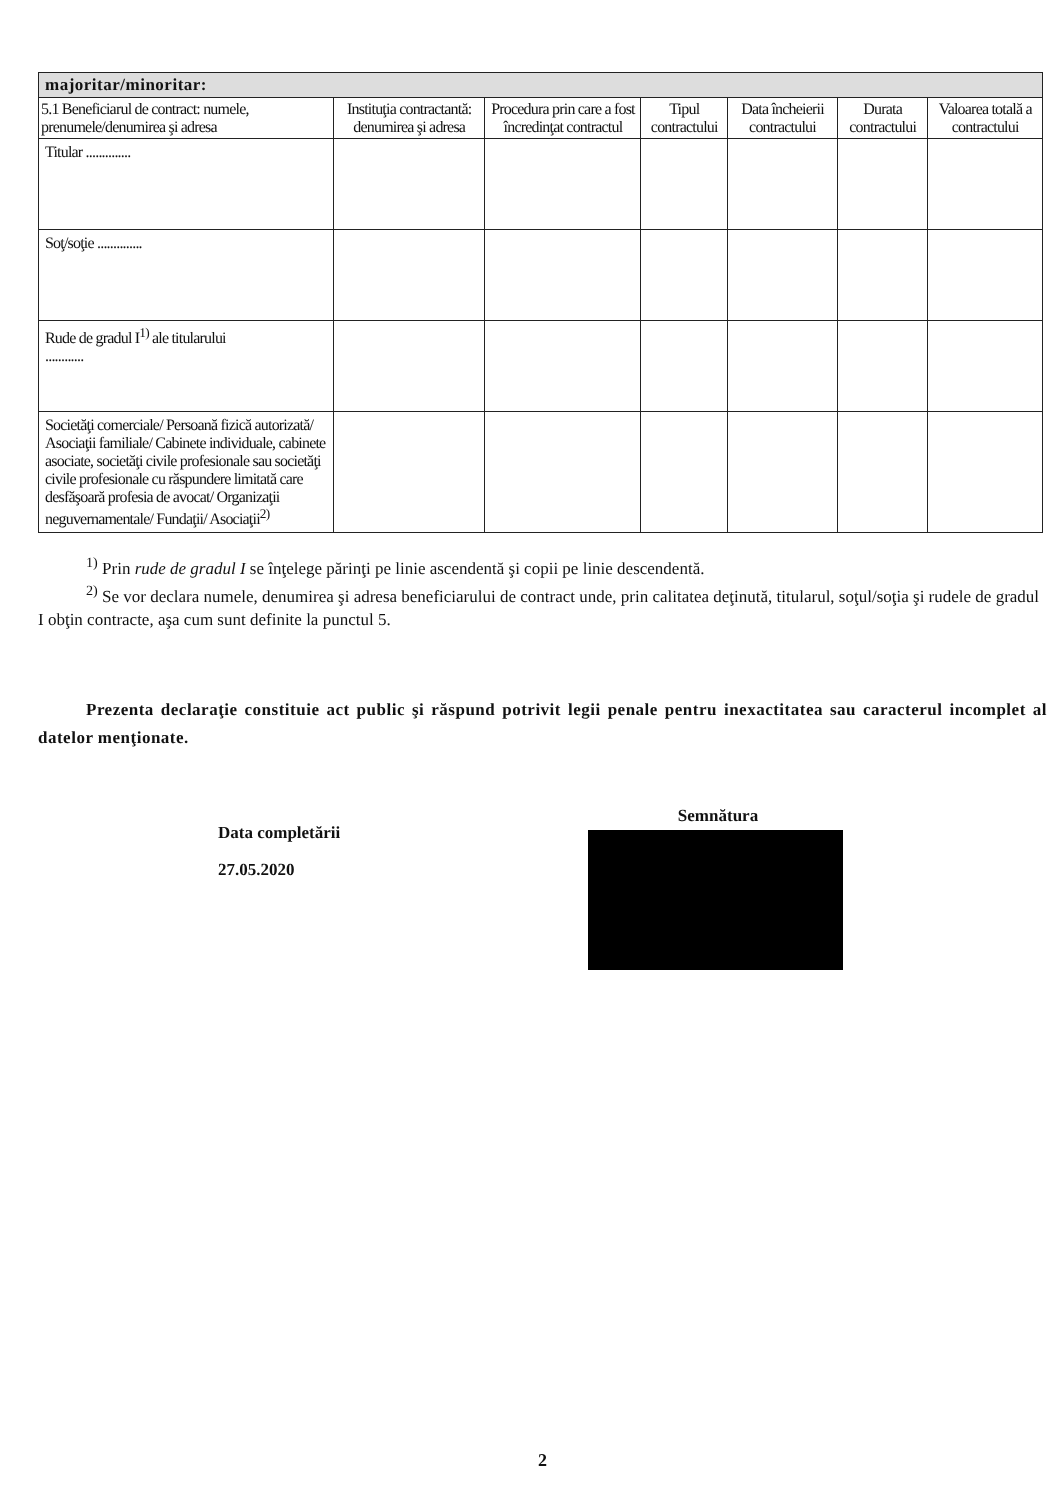| majoritar/minoritar: | | | | | | |
| 5.1 Beneficiarul de contract: numele, prenumele/denumirea şi adresa | Instituţia contractantă: denumirea şi adresa | Procedura prin care a fost încredinţat contractul | Tipul contractului | Data încheierii contractului | Durata contractului | Valoarea totală a contractului |
| Titular .............. | | | | | | |
| Soţ/soţie .............. | | | | | | |
| Rude de gradul I<sup>1)</sup> ale titularului ............ | | | | | | |
| Societăţi comerciale/ Persoană fizică autorizată/ Asociaţii familiale/ Cabinete individuale, cabinete asociate, societăţi civile profesionale sau societăţi civile profesionale cu răspundere limitată care desfăşoară profesia de avocat/ Organizaţii neguvernamentale/ Fundaţii/ Asociaţii<sup>2)</sup> | | | | | | |
<sup>1)</sup> Prin rude de gradul I se înţelege părinţi pe linie ascendentă şi copii pe linie descendentă.
<sup>2)</sup> Se vor declara numele, denumirea şi adresa beneficiarului de contract unde, prin calitatea deţinută, titularul, soţul/soţia şi rudele de gradul I obţin contracte, aşa cum sunt definite la punctul 5.
Prezenta declaraţie constituie act public şi răspund potrivit legii penale pentru inexactitatea sau caracterul incomplet al datelor menţionate.
Data completării
27.05.2020
Semnătura
2